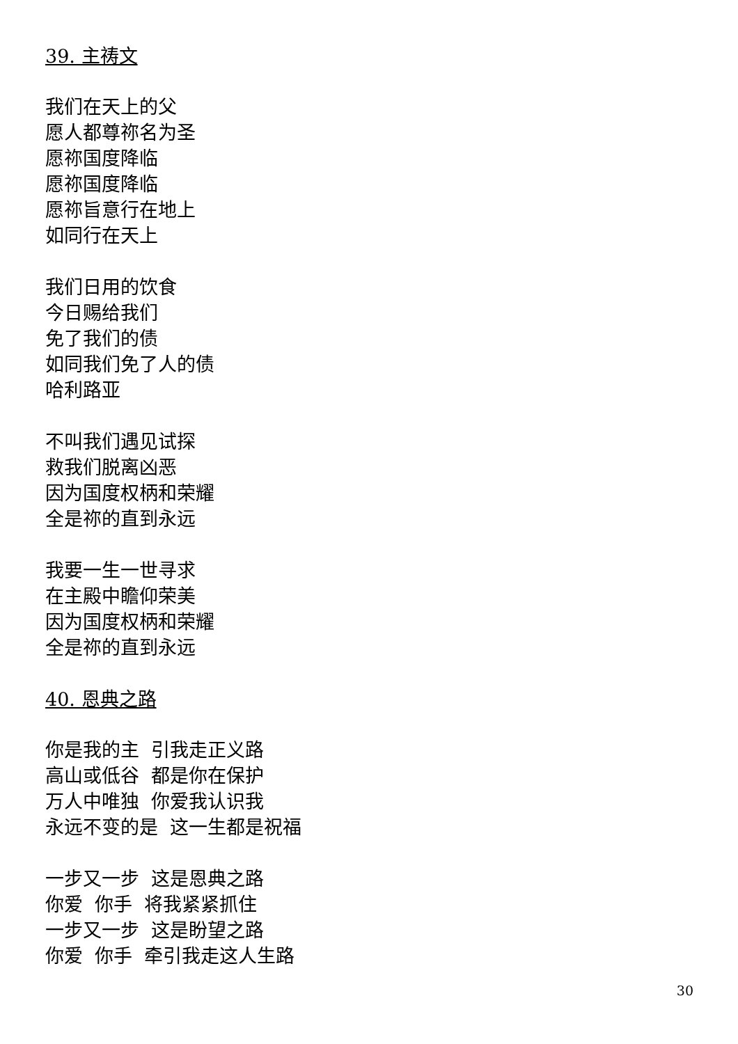39. 主祷文
我们在天上的父
愿人都尊祢名为圣
愿祢国度降临
愿祢国度降临
愿祢旨意行在地上
如同行在天上
我们日用的饮食
今日赐给我们
免了我们的债
如同我们免了人的债
哈利路亚
不叫我们遇见试探
救我们脱离凶恶
因为国度权柄和荣耀
全是祢的直到永远
我要一生一世寻求
在主殿中瞻仰荣美
因为国度权柄和荣耀
全是祢的直到永远
40. 恩典之路
你是我的主 引我走正义路
高山或低谷 都是你在保护
万人中唯独 你爱我认识我
永远不变的是 这一生都是祝福
一步又一步 这是恩典之路
你爱 你手 将我紧紧抓住
一步又一步 这是盼望之路
你爱 你手 牵引我走这人生路
30